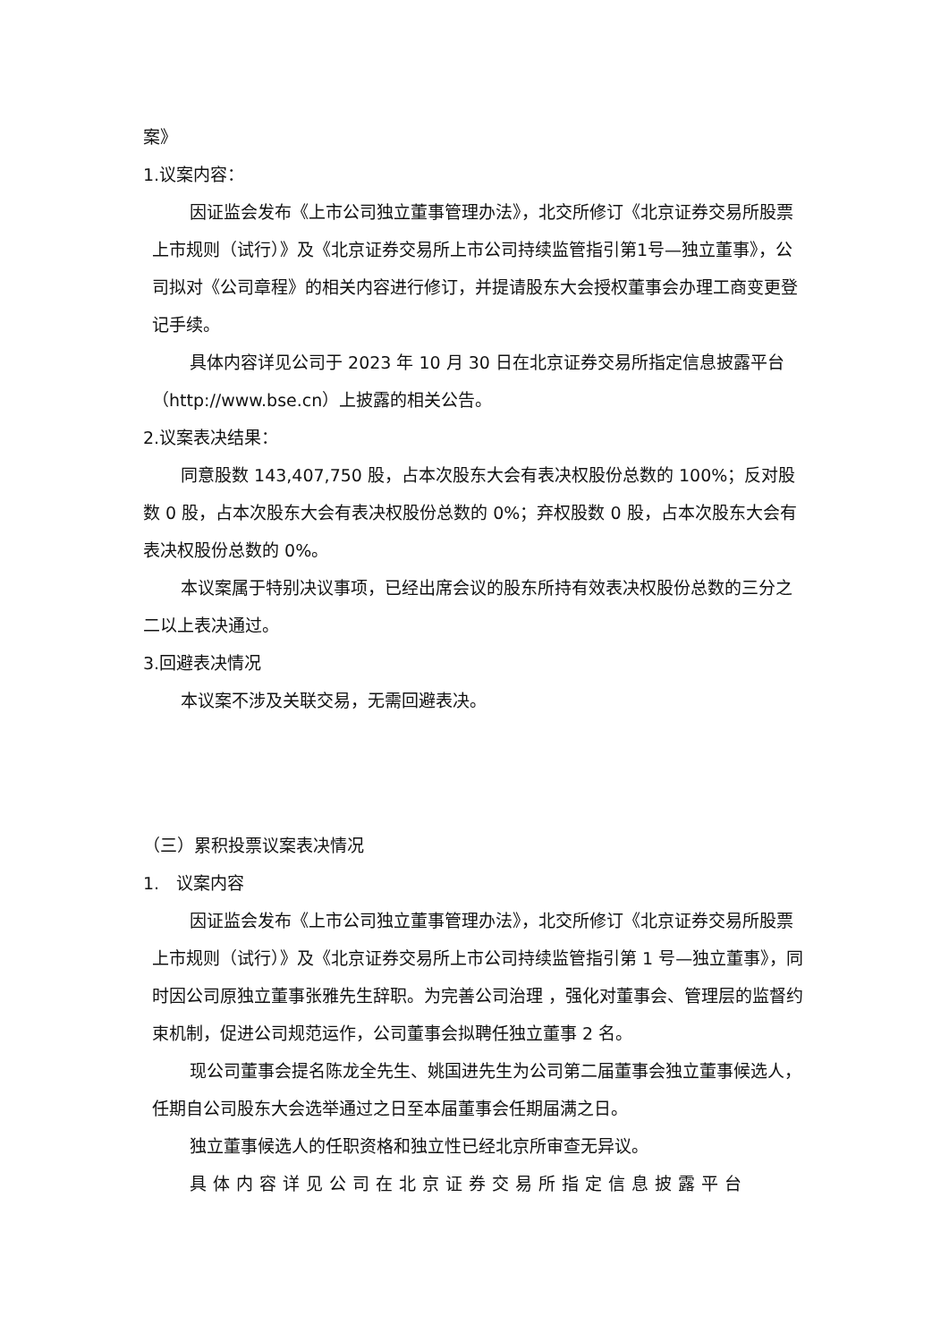案》
1.议案内容：
因证监会发布《上市公司独立董事管理办法》，北交所修订《北京证券交易所股票上市规则（试行）》及《北京证券交易所上市公司持续监管指引第1号—独立董事》，公司拟对《公司章程》的相关内容进行修订，并提请股东大会授权董事会办理工商变更登记手续。
具体内容详见公司于 2023 年 10 月 30 日在北京证券交易所指定信息披露平台（http://www.bse.cn）上披露的相关公告。
2.议案表决结果：
同意股数 143,407,750 股，占本次股东大会有表决权股份总数的 100%；反对股数 0 股，占本次股东大会有表决权股份总数的 0%；弃权股数 0 股，占本次股东大会有表决权股份总数的 0%。
本议案属于特别决议事项，已经出席会议的股东所持有效表决权股份总数的三分之二以上表决通过。
3.回避表决情况
本议案不涉及关联交易，无需回避表决。
（三）累积投票议案表决情况
1.　议案内容
因证监会发布《上市公司独立董事管理办法》，北交所修订《北京证券交易所股票上市规则（试行）》及《北京证券交易所上市公司持续监管指引第 1 号—独立董事》，同时因公司原独立董事张雅先生辞职。为完善公司治理 ，强化对董事会、管理层的监督约束机制，促进公司规范运作，公司董事会拟聘任独立董事 2 名。
现公司董事会提名陈龙全先生、姚国进先生为公司第二届董事会独立董事候选人，任期自公司股东大会选举通过之日至本届董事会任期届满之日。
独立董事候选人的任职资格和独立性已经北京所审查无异议。
具体内容详见公司在北京证券交易所指定信息披露平台